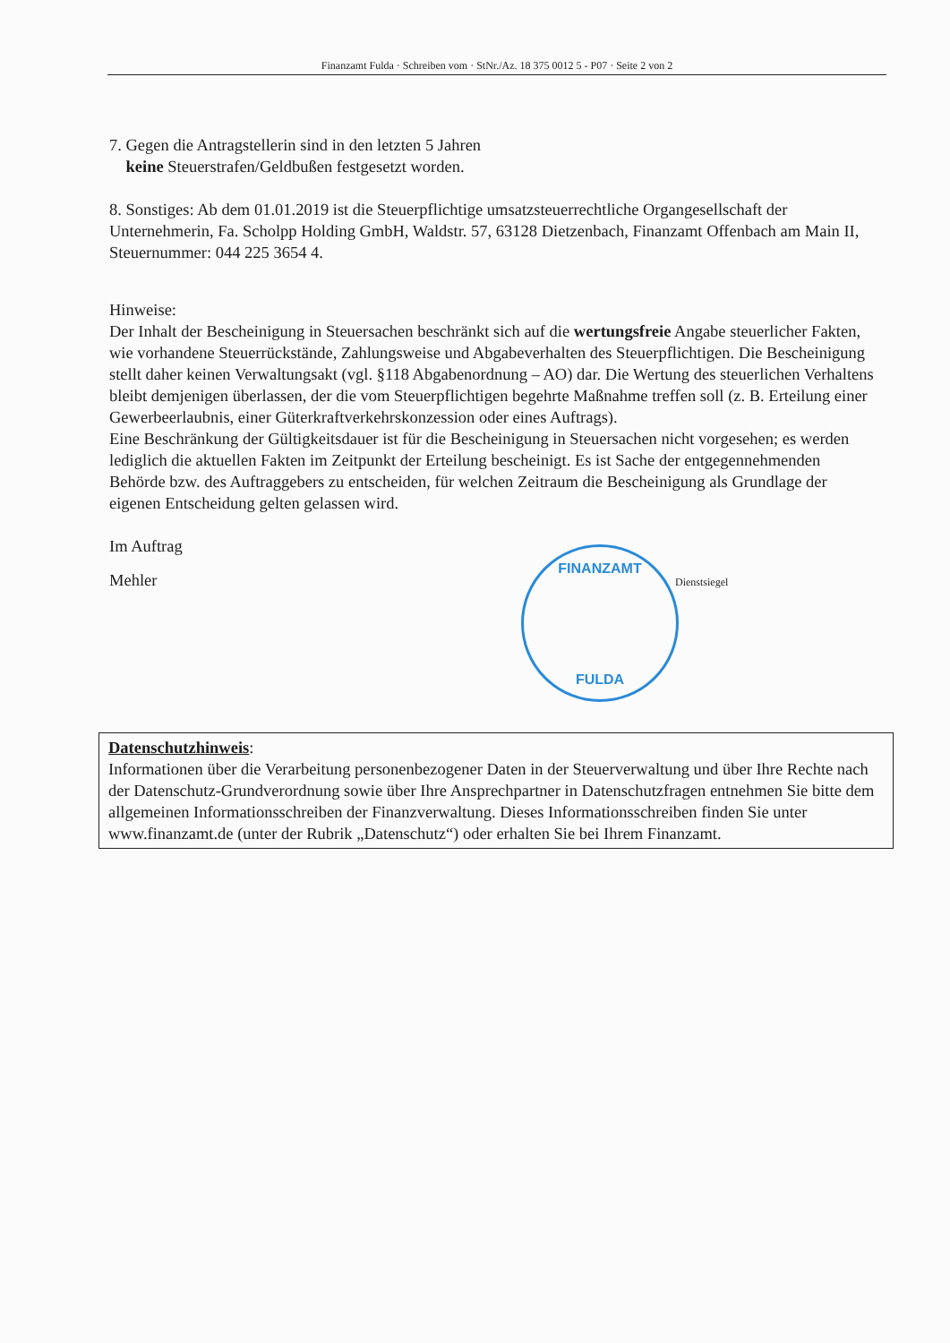Finanzamt Fulda · Schreiben vom · StNr./Az. 18 375 0012 5 - P07 · Seite 2 von 2
7. Gegen die Antragstellerin sind in den letzten 5 Jahren
keine Steuerstrafen/Geldbußen festgesetzt worden.
8. Sonstiges: Ab dem 01.01.2019 ist die Steuerpflichtige umsatzsteuerrechtliche Organgesellschaft der Unternehmerin, Fa. Scholpp Holding GmbH, Waldstr. 57, 63128 Dietzenbach, Finanzamt Offenbach am Main II, Steuernummer: 044 225 3654 4.
Hinweise:
Der Inhalt der Bescheinigung in Steuersachen beschränkt sich auf die wertungsfreie Angabe steuerlicher Fakten, wie vorhandene Steuerrückstände, Zahlungsweise und Abgabeverhalten des Steuerpflichtigen. Die Bescheinigung stellt daher keinen Verwaltungsakt (vgl. §118 Abgabenordnung – AO) dar. Die Wertung des steuerlichen Verhaltens bleibt demjenigen überlassen, der die vom Steuerpflichtigen begehrte Maßnahme treffen soll (z. B. Erteilung einer Gewerbeerlaubnis, einer Güterkraftverkehrskonzession oder eines Auftrags).
Eine Beschränkung der Gültigkeitsdauer ist für die Bescheinigung in Steuersachen nicht vorgesehen; es werden lediglich die aktuellen Fakten im Zeitpunkt der Erteilung bescheinigt. Es ist Sache der entgegennehmenden Behörde bzw. des Auftraggebers zu entscheiden, für welchen Zeitraum die Bescheinigung als Grundlage der eigenen Entscheidung gelten gelassen wird.
Im Auftrag
Mehler
FINANZAMT
FULDA
Dienstsiegel
Datenschutzhinweis:
Informationen über die Verarbeitung personenbezogener Daten in der Steuerverwaltung und über Ihre Rechte nach der Datenschutz-Grundverordnung sowie über Ihre Ansprechpartner in Datenschutzfragen entnehmen Sie bitte dem allgemeinen Informationsschreiben der Finanzverwaltung. Dieses Informationsschreiben finden Sie unter www.finanzamt.de (unter der Rubrik „Datenschutz“) oder erhalten Sie bei Ihrem Finanzamt.